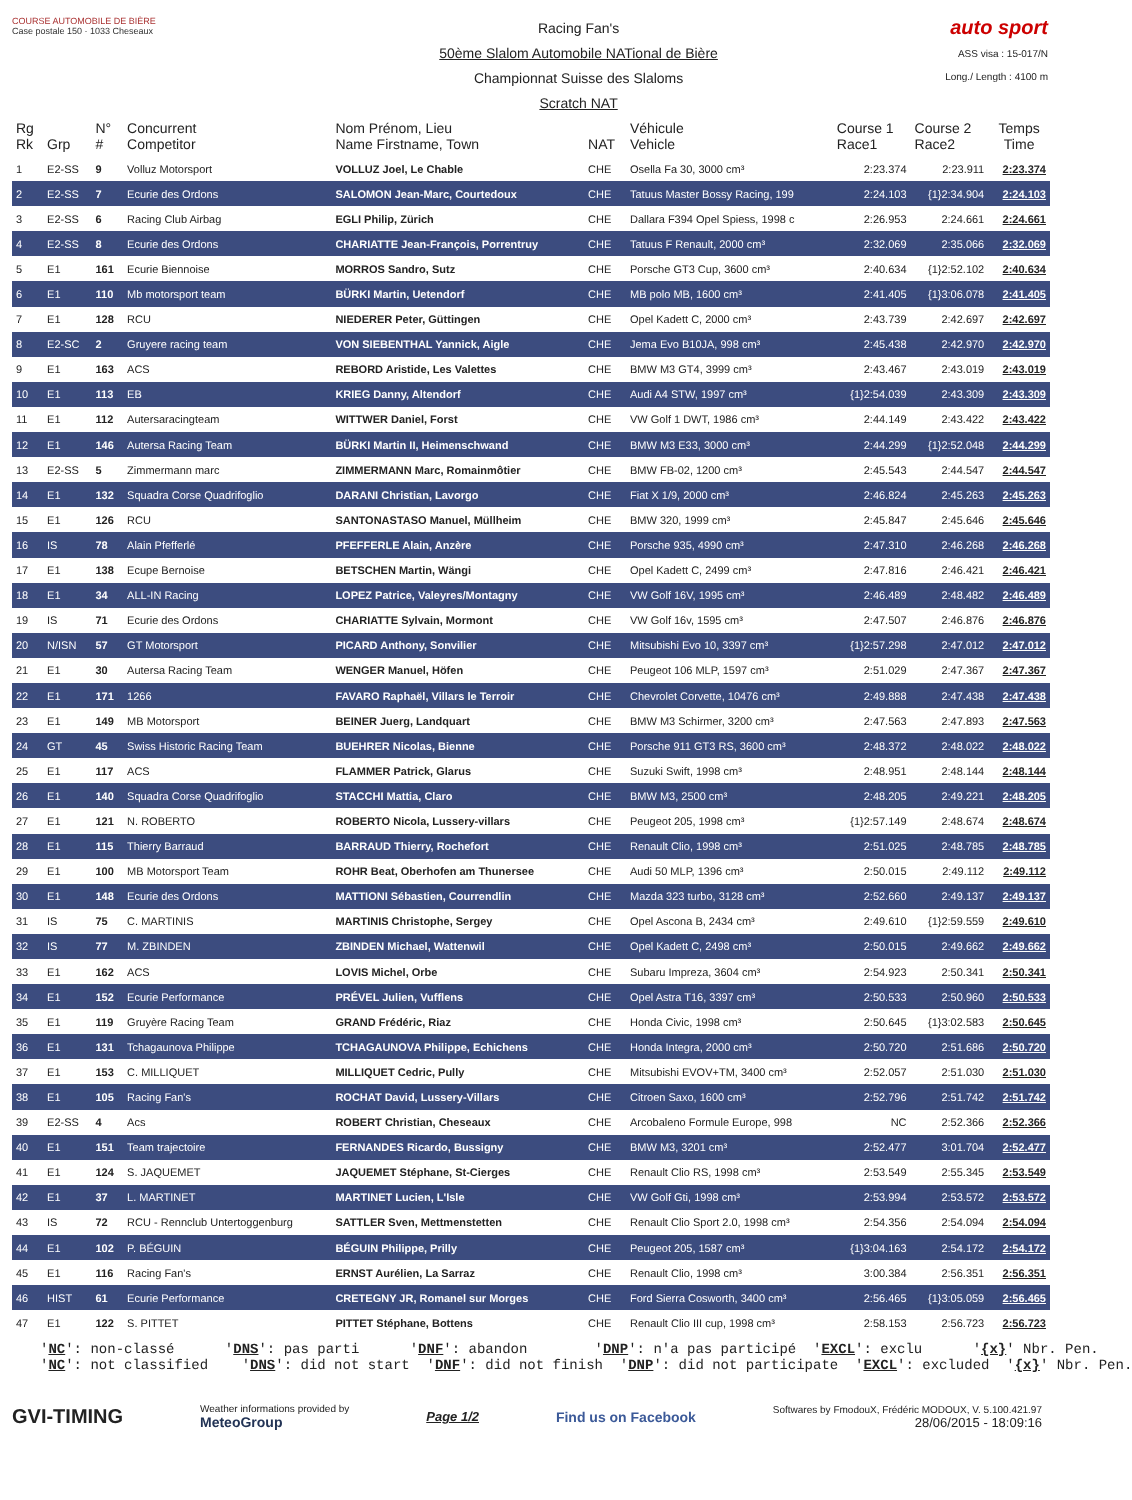COURSE AUTOMOBILE DE BIÈRE
Case postale 150 · 1033 Cheseaux
Racing Fan's
50ème Slalom Automobile NATional de Bière
Championnat Suisse des Slaloms
Scratch NAT
auto sport
ASS visa : 15-017/N
Long./ Length : 4100 m
| Rg Rk | Grp | N° # | Concurrent Competitor | Nom Prénom, Lieu Name Firstname, Town | NAT | Véhicule Vehicle | Course 1 Race1 | Course 2 Race2 | Temps Time |
| --- | --- | --- | --- | --- | --- | --- | --- | --- | --- |
| 1 | E2-SS | 9 | Volluz Motorsport | VOLLUZ Joel, Le Chable | CHE | Osella Fa 30, 3000 cm³ | 2:23.374 | 2:23.911 | 2:23.374 |
| 2 | E2-SS | 7 | Ecurie des Ordons | SALOMON Jean-Marc, Courtedoux | CHE | Tatuus Master Bossy Racing, 199 | 2:24.103 | {1}2:34.904 | 2:24.103 |
| 3 | E2-SS | 6 | Racing Club Airbag | EGLI Philip, Zürich | CHE | Dallara F394 Opel Spiess, 1998 c | 2:26.953 | 2:24.661 | 2:24.661 |
| 4 | E2-SS | 8 | Ecurie des Ordons | CHARIATTE Jean-François, Porrentruy | CHE | Tatuus F Renault, 2000 cm³ | 2:32.069 | 2:35.066 | 2:32.069 |
| 5 | E1 | 161 | Ecurie Biennoise | MORROS Sandro, Sutz | CHE | Porsche GT3 Cup, 3600 cm³ | 2:40.634 | {1}2:52.102 | 2:40.634 |
| 6 | E1 | 110 | Mb motorsport team | BÜRKI Martin, Uetendorf | CHE | MB polo MB, 1600 cm³ | 2:41.405 | {1}3:06.078 | 2:41.405 |
| 7 | E1 | 128 | RCU | NIEDERER Peter, Güttingen | CHE | Opel Kadett C, 2000 cm³ | 2:43.739 | 2:42.697 | 2:42.697 |
| 8 | E2-SC | 2 | Gruyere racing team | VON SIEBENTHAL Yannick, Aigle | CHE | Jema Evo B10JA, 998 cm³ | 2:45.438 | 2:42.970 | 2:42.970 |
| 9 | E1 | 163 | ACS | REBORD Aristide, Les Valettes | CHE | BMW M3 GT4, 3999 cm³ | 2:43.467 | 2:43.019 | 2:43.019 |
| 10 | E1 | 113 | EB | KRIEG Danny, Altendorf | CHE | Audi A4 STW, 1997 cm³ | {1}2:54.039 | 2:43.309 | 2:43.309 |
| 11 | E1 | 112 | Autersaracingteam | WITTWER Daniel, Forst | CHE | VW Golf 1 DWT, 1986 cm³ | 2:44.149 | 2:43.422 | 2:43.422 |
| 12 | E1 | 146 | Autersa Racing Team | BÜRKI Martin II, Heimenschwand | CHE | BMW M3 E33, 3000 cm³ | 2:44.299 | {1}2:52.048 | 2:44.299 |
| 13 | E2-SS | 5 | Zimmermann marc | ZIMMERMANN Marc, Romainmôtier | CHE | BMW FB-02, 1200 cm³ | 2:45.543 | 2:44.547 | 2:44.547 |
| 14 | E1 | 132 | Squadra Corse Quadrifoglio | DARANI Christian, Lavorgo | CHE | Fiat X 1/9, 2000 cm³ | 2:46.824 | 2:45.263 | 2:45.263 |
| 15 | E1 | 126 | RCU | SANTONASTASO Manuel, Müllheim | CHE | BMW 320, 1999 cm³ | 2:45.847 | 2:45.646 | 2:45.646 |
| 16 | IS | 78 | Alain Pfefferlé | PFEFFERLE Alain, Anzère | CHE | Porsche 935, 4990 cm³ | 2:47.310 | 2:46.268 | 2:46.268 |
| 17 | E1 | 138 | Ecupe Bernoise | BETSCHEN Martin, Wängi | CHE | Opel Kadett C, 2499 cm³ | 2:47.816 | 2:46.421 | 2:46.421 |
| 18 | E1 | 34 | ALL-IN Racing | LOPEZ Patrice, Valeyres/Montagny | CHE | VW Golf 16V, 1995 cm³ | 2:46.489 | 2:48.482 | 2:46.489 |
| 19 | IS | 71 | Ecurie des Ordons | CHARIATTE Sylvain, Mormont | CHE | VW Golf 16v, 1595 cm³ | 2:47.507 | 2:46.876 | 2:46.876 |
| 20 | N/ISN | 57 | GT Motorsport | PICARD Anthony, Sonvilier | CHE | Mitsubishi Evo 10, 3397 cm³ | {1}2:57.298 | 2:47.012 | 2:47.012 |
| 21 | E1 | 30 | Autersa Racing Team | WENGER Manuel, Höfen | CHE | Peugeot 106 MLP, 1597 cm³ | 2:51.029 | 2:47.367 | 2:47.367 |
| 22 | E1 | 171 | 1266 | FAVARO Raphaël, Villars le Terroir | CHE | Chevrolet Corvette, 10476 cm³ | 2:49.888 | 2:47.438 | 2:47.438 |
| 23 | E1 | 149 | MB Motorsport | BEINER Juerg, Landquart | CHE | BMW M3 Schirmer, 3200 cm³ | 2:47.563 | 2:47.893 | 2:47.563 |
| 24 | GT | 45 | Swiss Historic Racing Team | BUEHRER Nicolas, Bienne | CHE | Porsche 911 GT3 RS, 3600 cm³ | 2:48.372 | 2:48.022 | 2:48.022 |
| 25 | E1 | 117 | ACS | FLAMMER Patrick, Glarus | CHE | Suzuki Swift, 1998 cm³ | 2:48.951 | 2:48.144 | 2:48.144 |
| 26 | E1 | 140 | Squadra Corse Quadrifoglio | STACCHI Mattia, Claro | CHE | BMW M3, 2500 cm³ | 2:48.205 | 2:49.221 | 2:48.205 |
| 27 | E1 | 121 | N. ROBERTO | ROBERTO Nicola, Lussery-villars | CHE | Peugeot 205, 1998 cm³ | {1}2:57.149 | 2:48.674 | 2:48.674 |
| 28 | E1 | 115 | Thierry Barraud | BARRAUD Thierry, Rochefort | CHE | Renault Clio, 1998 cm³ | 2:51.025 | 2:48.785 | 2:48.785 |
| 29 | E1 | 100 | MB Motorsport Team | ROHR Beat, Oberhofen am Thunersee | CHE | Audi 50 MLP, 1396 cm³ | 2:50.015 | 2:49.112 | 2:49.112 |
| 30 | E1 | 148 | Ecurie des Ordons | MATTIONI Sébastien, Courrendlin | CHE | Mazda 323 turbo, 3128 cm³ | 2:52.660 | 2:49.137 | 2:49.137 |
| 31 | IS | 75 | C. MARTINIS | MARTINIS Christophe, Sergey | CHE | Opel Ascona B, 2434 cm³ | 2:49.610 | {1}2:59.559 | 2:49.610 |
| 32 | IS | 77 | M. ZBINDEN | ZBINDEN Michael, Wattenwil | CHE | Opel Kadett C, 2498 cm³ | 2:50.015 | 2:49.662 | 2:49.662 |
| 33 | E1 | 162 | ACS | LOVIS Michel, Orbe | CHE | Subaru Impreza, 3604 cm³ | 2:54.923 | 2:50.341 | 2:50.341 |
| 34 | E1 | 152 | Ecurie Performance | PRÉVEL Julien, Vufflens | CHE | Opel Astra T16, 3397 cm³ | 2:50.533 | 2:50.960 | 2:50.533 |
| 35 | E1 | 119 | Gruyère Racing Team | GRAND Frédéric, Riaz | CHE | Honda Civic, 1998 cm³ | 2:50.645 | {1}3:02.583 | 2:50.645 |
| 36 | E1 | 131 | Tchagaunova Philippe | TCHAGAUNOVA Philippe, Echichens | CHE | Honda Integra, 2000 cm³ | 2:50.720 | 2:51.686 | 2:50.720 |
| 37 | E1 | 153 | C. MILLIQUET | MILLIQUET Cedric, Pully | CHE | Mitsubishi EVOV+TM, 3400 cm³ | 2:52.057 | 2:51.030 | 2:51.030 |
| 38 | E1 | 105 | Racing Fan's | ROCHAT David, Lussery-Villars | CHE | Citroen Saxo, 1600 cm³ | 2:52.796 | 2:51.742 | 2:51.742 |
| 39 | E2-SS | 4 | Acs | ROBERT Christian, Cheseaux | CHE | Arcobaleno Formule Europe, 998 | NC | 2:52.366 | 2:52.366 |
| 40 | E1 | 151 | Team trajectoire | FERNANDES Ricardo, Bussigny | CHE | BMW M3, 3201 cm³ | 2:52.477 | 3:01.704 | 2:52.477 |
| 41 | E1 | 124 | S. JAQUEMET | JAQUEMET Stéphane, St-Cierges | CHE | Renault Clio RS, 1998 cm³ | 2:53.549 | 2:55.345 | 2:53.549 |
| 42 | E1 | 37 | L. MARTINET | MARTINET Lucien, L'Isle | CHE | VW Golf Gti, 1998 cm³ | 2:53.994 | 2:53.572 | 2:53.572 |
| 43 | IS | 72 | RCU - Rennclub Untertoggenburg | SATTLER Sven, Mettmenstetten | CHE | Renault Clio Sport 2.0, 1998 cm³ | 2:54.356 | 2:54.094 | 2:54.094 |
| 44 | E1 | 102 | P. BÉGUIN | BÉGUIN Philippe, Prilly | CHE | Peugeot 205, 1587 cm³ | {1}3:04.163 | 2:54.172 | 2:54.172 |
| 45 | E1 | 116 | Racing Fan's | ERNST Aurélien, La Sarraz | CHE | Renault Clio, 1998 cm³ | 3:00.384 | 2:56.351 | 2:56.351 |
| 46 | HIST | 61 | Ecurie Performance | CRETEGNY JR, Romanel sur Morges | CHE | Ford Sierra Cosworth, 3400 cm³ | 2:56.465 | {1}3:05.059 | 2:56.465 |
| 47 | E1 | 122 | S. PITTET | PITTET Stéphane, Bottens | CHE | Renault Clio III cup, 1998 cm³ | 2:58.153 | 2:56.723 | 2:56.723 |
'NC': non-classé 'DNS': pas parti 'DNF': abandon 'DNP': n'a pas participé 'EXCL': exclu '{x}' Nbr. Pen. 'NC': not classified 'DNS': did not start 'DNF': did not finish 'DNP': did not participate 'EXCL': excluded '{x}' Nbr. Pen.
GVI-TIMING
Weather informations provided by
MeteoGroup
Page 1/2 Find us on Facebook
Softwares by FmodouX, Frédéric MODOUX, V. 5.100.421.97
28/06/2015 - 18:09:16